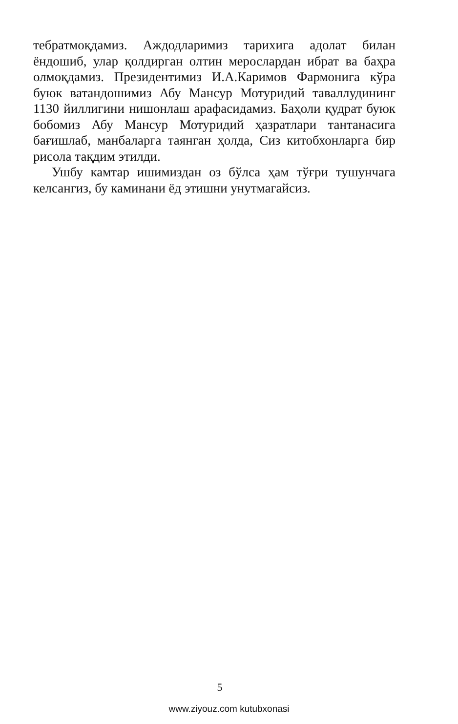тебратмоқдамиз. Аждодларимиз тарихига адолат билан ёндошиб, улар қолдирган олтин мерослардан ибрат ва баҳра олмоқдамиз. Президентимиз И.А.Каримов Фармонига кўра буюк ватандошимиз Абу Мансур Мотуридий таваллудининг 1130 йиллигини нишонлаш арафасидамиз. Баҳоли қудрат буюк бобомиз Абу Мансур Мотуридий ҳазратлари тантанасига бағишлаб, манбаларга таянган ҳолда, Сиз китобхонларга бир рисола тақдим этилди.
Ушбу камтар ишимиздан оз бўлса ҳам тўғри тушунчага келсангиз, бу каминани ёд этишни унутмагайсиз.
5
www.ziyouz.com kutubxonasi